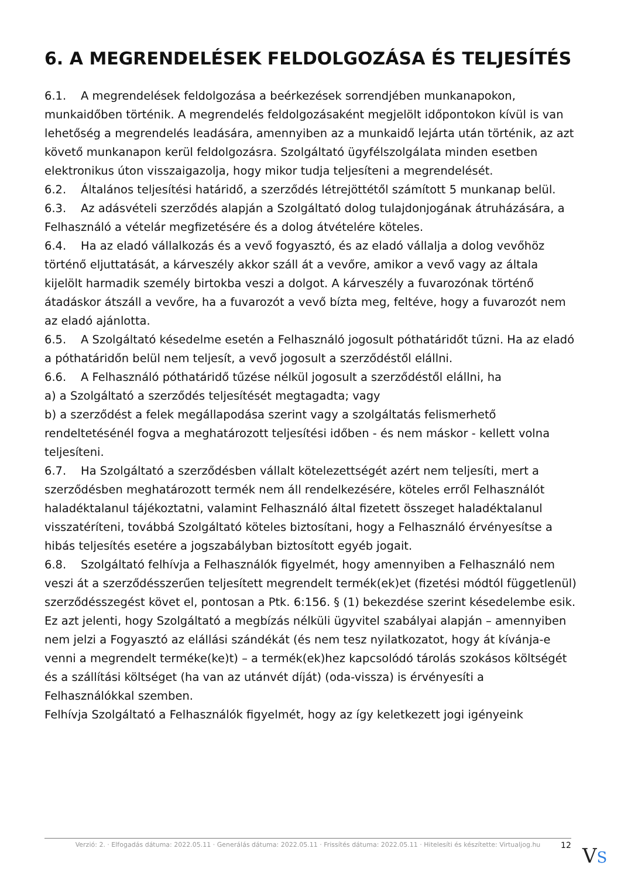6. A MEGRENDELÉSEK FELDOLGOZÁSA ÉS TELJESÍTÉS
6.1. A megrendelések feldolgozása a beérkezések sorrendjében munkanapokon, munkaidőben történik. A megrendelés feldolgozásaként megjelölt időpontokon kívül is van lehetőség a megrendelés leadására, amennyiben az a munkaidő lejárta után történik, az azt követő munkanapon kerül feldolgozásra. Szolgáltató ügyfélszolgálata minden esetben elektronikus úton visszaigazolja, hogy mikor tudja teljesíteni a megrendelését.
6.2. Általános teljesítési határidő, a szerződés létrejöttétől számított 5 munkanap belül.
6.3. Az adásvételi szerződés alapján a Szolgáltató dolog tulajdonjogának átruházására, a Felhasználó a vételár megfizetésére és a dolog átvételére köteles.
6.4. Ha az eladó vállalkozás és a vevő fogyasztó, és az eladó vállalja a dolog vevőhöz történő eljuttatását, a kárveszély akkor száll át a vevőre, amikor a vevő vagy az általa kijelölt harmadik személy birtokba veszi a dolgot. A kárveszély a fuvarozónak történő átadáskor átszáll a vevőre, ha a fuvarozót a vevő bízta meg, feltéve, hogy a fuvarozót nem az eladó ajánlotta.
6.5. A Szolgáltató késedelme esetén a Felhasználó jogosult póthatáridőt tűzni. Ha az eladó a póthatáridőn belül nem teljesít, a vevő jogosult a szerződéstől elállni.
6.6. A Felhasználó póthatáridő tűzése nélkül jogosult a szerződéstől elállni, ha
a) a Szolgáltató a szerződés teljesítését megtagadta; vagy
b) a szerződést a felek megállapodása szerint vagy a szolgáltatás felismerhető rendeltetésénél fogva a meghatározott teljesítési időben - és nem máskor - kellett volna teljesíteni.
6.7. Ha Szolgáltató a szerződésben vállalt kötelezettségét azért nem teljesíti, mert a szerződésben meghatározott termék nem áll rendelkezésére, köteles erről Felhasználót haladéktalanul tájékoztatni, valamint Felhasználó által fizetett összeget haladéktalanul visszatéríteni, továbbá Szolgáltató köteles biztosítani, hogy a Felhasználó érvényesítse a hibás teljesítés esetére a jogszabályban biztosított egyéb jogait.
6.8. Szolgáltató felhívja a Felhasználók figyelmét, hogy amennyiben a Felhasználó nem veszi át a szerződésszerűen teljesített megrendelt termék(ek)et (fizetési módtól függetlenül) szerződésszegést követ el, pontosan a Ptk. 6:156. § (1) bekezdése szerint késedelembe esik.
Ez azt jelenti, hogy Szolgáltató a megbízás nélküli ügyvitel szabályai alapján – amennyiben nem jelzi a Fogyasztó az elállási szándékát (és nem tesz nyilatkozatot, hogy át kívánja-e venni a megrendelt terméke(ke)t) – a termék(ek)hez kapcsolódó tárolás szokásos költségét és a szállítási költséget (ha van az utánvét díját) (oda-vissza) is érvényesíti a Felhasználókkal szemben.
Felhívja Szolgáltató a Felhasználók figyelmét, hogy az így keletkezett jogi igényeink
Verzió: 2. · Elfogadás dátuma: 2022.05.11 · Generálás dátuma: 2022.05.11 · Frissítés dátuma: 2022.05.11 · Hitelesíti és készítette: Virtualjog.hu
12 VS